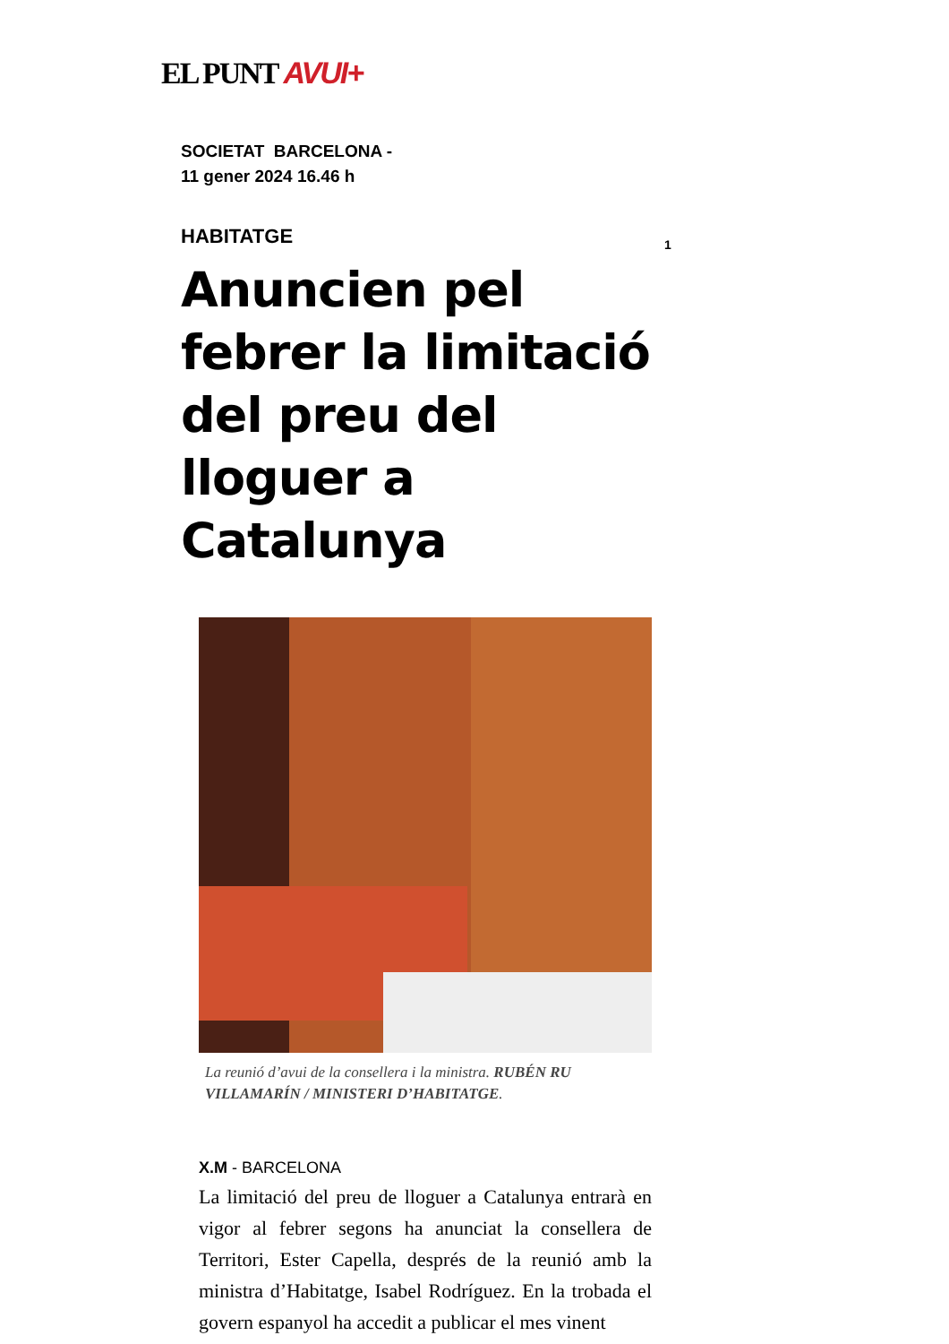EL PUNT AVUI+
1
SOCIETAT BARCELONA -
11 gener 2024 16.46 h
HABITATGE
Anuncien pel febrer la limitació del preu del lloguer a Catalunya
La reunió d’avui de la consellera i la ministra. RUBÉN RU VILLAMARÍN / MINISTERI D’HABITATGE.
X.M - BARCELONA
La limitació del preu de lloguer a Catalunya en­trarà en vigor al febrer segons ha anunciat la consellera de Territori, Ester Capella, després de la reunió amb la ministra d’Habitatge, Isabel Rodríguez. En la trobada el govern es­panyol ha accedit a publicar el mes vinent